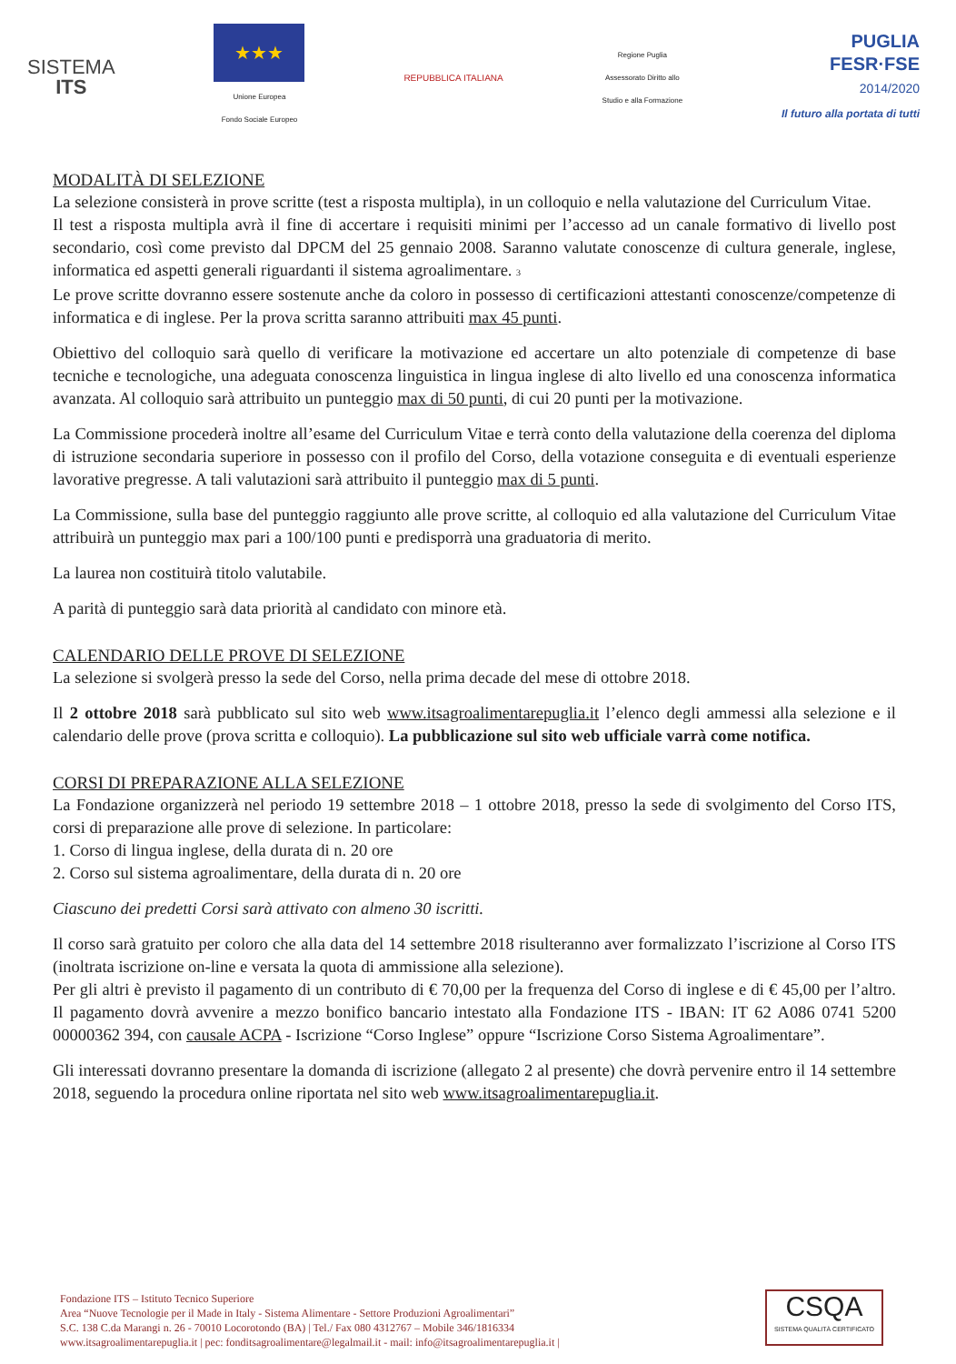SISTEMA
ITS
★★★
Unione Europea
Fondo Sociale Europeo
REPUBBLICA ITALIANA
Regione Puglia
Assessorato Diritto allo
Studio e alla Formazione
PUGLIA
FESR·FSE
2014/2020
Il futuro alla portata di tutti
MODALITÀ DI SELEZIONE
La selezione consisterà in prove scritte (test a risposta multipla), in un colloquio e nella valutazione del Curriculum Vitae.
Il test a risposta multipla avrà il fine di accertare i requisiti minimi per l’accesso ad un canale formativo di livello post secondario, così come previsto dal DPCM del 25 gennaio 2008. Saranno valutate conoscenze di cultura generale, inglese, informatica ed aspetti generali riguardanti il sistema agroalimentare. 3
Le prove scritte dovranno essere sostenute anche da coloro in possesso di certificazioni attestanti conoscenze/competenze di informatica e di inglese. Per la prova scritta saranno attribuiti max 45 punti.
Obiettivo del colloquio sarà quello di verificare la motivazione ed accertare un alto potenziale di competenze di base tecniche e tecnologiche, una adeguata conoscenza linguistica in lingua inglese di alto livello ed una conoscenza informatica avanzata. Al colloquio sarà attribuito un punteggio max di 50 punti, di cui 20 punti per la motivazione.
La Commissione procederà inoltre all’esame del Curriculum Vitae e terrà conto della valutazione della coerenza del diploma di istruzione secondaria superiore in possesso con il profilo del Corso, della votazione conseguita e di eventuali esperienze lavorative pregresse. A tali valutazioni sarà attribuito il punteggio max di 5 punti.
La Commissione, sulla base del punteggio raggiunto alle prove scritte, al colloquio ed alla valutazione del Curriculum Vitae attribuirà un punteggio max pari a 100/100 punti e predisporrà una graduatoria di merito.
La laurea non costituirà titolo valutabile.
A parità di punteggio sarà data priorità al candidato con minore età.
CALENDARIO DELLE PROVE DI SELEZIONE
La selezione si svolgerà presso la sede del Corso, nella prima decade del mese di ottobre 2018.
Il 2 ottobre 2018 sarà pubblicato sul sito web www.itsagroalimentarepuglia.it l’elenco degli ammessi alla selezione e il calendario delle prove (prova scritta e colloquio). La pubblicazione sul sito web ufficiale varrà come notifica.
CORSI DI PREPARAZIONE ALLA SELEZIONE
La Fondazione organizzerà nel periodo 19 settembre 2018 – 1 ottobre 2018, presso la sede di svolgimento del Corso ITS, corsi di preparazione alle prove di selezione. In particolare:
1. Corso di lingua inglese, della durata di n. 20 ore
2. Corso sul sistema agroalimentare, della durata di n. 20 ore
Ciascuno dei predetti Corsi sarà attivato con almeno 30 iscritti.
Il corso sarà gratuito per coloro che alla data del 14 settembre 2018 risulteranno aver formalizzato l’iscrizione al Corso ITS (inoltrata iscrizione on-line e versata la quota di ammissione alla selezione).
Per gli altri è previsto il pagamento di un contributo di € 70,00 per la frequenza del Corso di inglese e di € 45,00 per l’altro. Il pagamento dovrà avvenire a mezzo bonifico bancario intestato alla Fondazione ITS - IBAN: IT 62 A086 0741 5200 00000362 394, con causale ACPA - Iscrizione “Corso Inglese” oppure “Iscrizione Corso Sistema Agroalimentare”.
Gli interessati dovranno presentare la domanda di iscrizione (allegato 2 al presente) che dovrà pervenire entro il 14 settembre 2018, seguendo la procedura online riportata nel sito web www.itsagroalimentarepuglia.it.
Fondazione ITS – Istituto Tecnico Superiore
Area “Nuove Tecnologie per il Made in Italy - Sistema Alimentare - Settore Produzioni Agroalimentari”
S.C. 138 C.da Marangi n. 26 - 70010 Locorotondo (BA) | Tel./ Fax 080 4312767 – Mobile 346/1816334
www.itsagroalimentarepuglia.it | pec: fonditsagroalimentare@legalmail.it - mail: info@itsagroalimentarepuglia.it |
CSQA
SISTEMA QUALITÀ CERTIFICATO